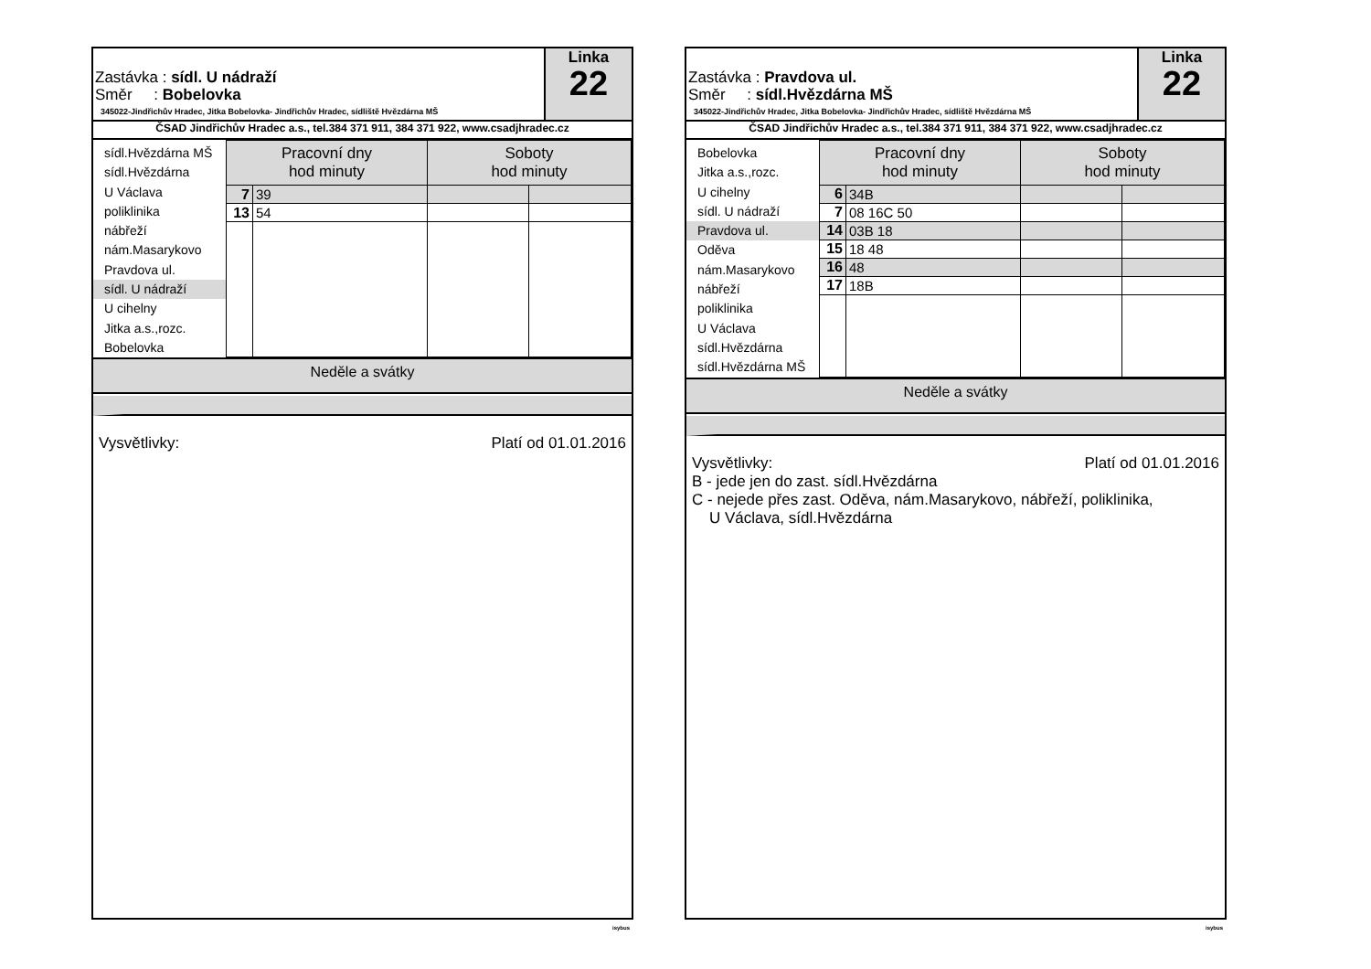Zastávka : sídl. U nádraží
Směr : Bobelovka
345022-Jindřichův Hradec, Jitka Bobelovka- Jindřichův Hradec, sídliště Hvězdárna MŠ
Linka
22
ČSAD Jindřichův Hradec a.s., tel.384 371 911, 384 371 922, www.csadjhradec.cz
sídl.Hvězdárna MŠ
sídl.Hvězdárna
U Václava
poliklinika
nábřeží
nám.Masarykovo
Pravdova ul.
sídl. U nádraží
U cihelny
Jitka a.s.,rozc.
Bobelovka
| Pracovní dny hod minuty | | Soboty hod minuty | |
| --- | --- | --- | --- |
| 7 | 39 | | |
| 13 | 54 | | |
Neděle a svátky
Platí od 01.01.2016 Vysvětlivky:
isybus
Zastávka : Pravdova ul.
Směr : sídl.Hvězdárna MŠ
345022-Jindřichův Hradec, Jitka Bobelovka- Jindřichův Hradec, sídliště Hvězdárna MŠ
Linka
22
ČSAD Jindřichův Hradec a.s., tel.384 371 911, 384 371 922, www.csadjhradec.cz
Bobelovka
Jitka a.s.,rozc.
U cihelny
sídl. U nádraží
Pravdova ul.
Oděva
nám.Masarykovo
nábřeží
poliklinika
U Václava
sídl.Hvězdárna
sídl.Hvězdárna MŠ
| Pracovní dny hod minuty | | Soboty hod minuty | |
| --- | --- | --- | --- |
| 6 | 34B | | |
| 7 | 08 16C 50 | | |
| 14 | 03B 18 | | |
| 15 | 18 48 | | |
| 16 | 48 | | |
| 17 | 18B | | |
Neděle a svátky
Platí od 01.01.2016 Vysvětlivky:
B - jede jen do zast. sídl.Hvězdárna
C - nejede přes zast. Oděva, nám.Masarykovo, nábřeží, poliklinika,
U Václava, sídl.Hvězdárna
isybus